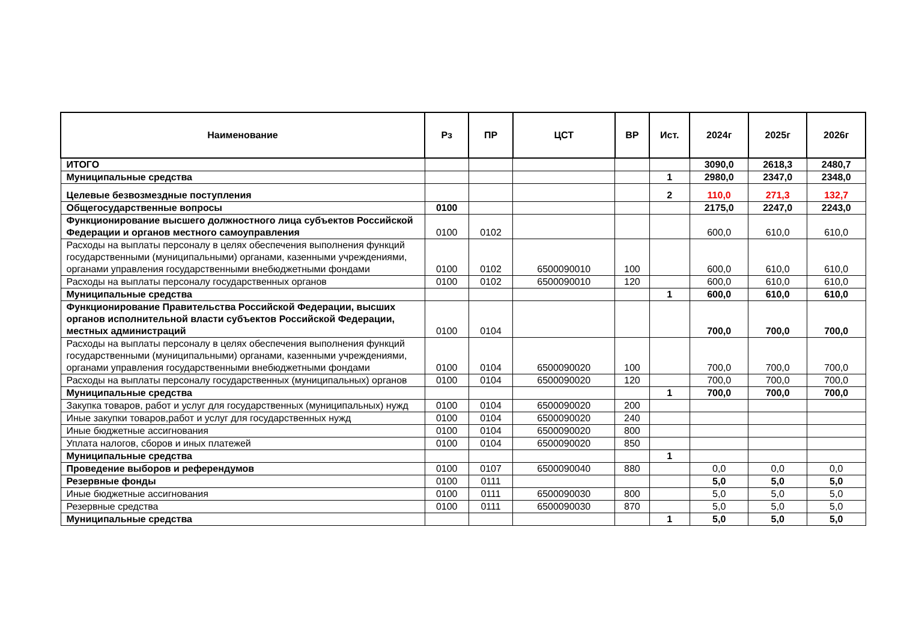| Наименование | Рз | ПР | ЦСТ | ВР | Ист. | 2024г | 2025г | 2026г |
| --- | --- | --- | --- | --- | --- | --- | --- | --- |
| ИТОГО | | | | | | 3090,0 | 2618,3 | 2480,7 |
| Муниципальные средства | | | | | 1 | 2980,0 | 2347,0 | 2348,0 |
| Целевые безвозмездные поступления | | | | | 2 | 110,0 | 271,3 | 132,7 |
| Общегосударственные вопросы | 0100 | | | | | 2175,0 | 2247,0 | 2243,0 |
| Функционирование высшего должностного лица субъектов Российской Федерации и органов местного самоуправления | 0100 | 0102 | | | | 600,0 | 610,0 | 610,0 |
| Расходы на выплаты персоналу в целях обеспечения выполнения функций государственными (муниципальными) органами, казенными учреждениями, органами управления государственными внебюджетными фондами | 0100 | 0102 | 6500090010 | 100 | | 600,0 | 610,0 | 610,0 |
| Расходы на выплаты персоналу государственных органов | 0100 | 0102 | 6500090010 | 120 | | 600,0 | 610,0 | 610,0 |
| Муниципальные средства | | | | | 1 | 600,0 | 610,0 | 610,0 |
| Функционирование Правительства Российской Федерации, высших органов исполнительной власти субъектов Российской Федерации, местных администраций | 0100 | 0104 | | | | 700,0 | 700,0 | 700,0 |
| Расходы на выплаты персоналу в целях обеспечения выполнения функций государственными (муниципальными) органами, казенными учреждениями, органами управления государственными внебюджетными фондами | 0100 | 0104 | 6500090020 | 100 | | 700,0 | 700,0 | 700,0 |
| Расходы на выплаты персоналу государственных (муниципальных) органов | 0100 | 0104 | 6500090020 | 120 | | 700,0 | 700,0 | 700,0 |
| Муниципальные средства | | | | | 1 | 700,0 | 700,0 | 700,0 |
| Закупка товаров, работ и услуг для государственных (муниципальных) нужд | 0100 | 0104 | 6500090020 | 200 | | | | |
| Иные закупки товаров,работ и услуг для государственных нужд | 0100 | 0104 | 6500090020 | 240 | | | | |
| Иные бюджетные ассигнования | 0100 | 0104 | 6500090020 | 800 | | | | |
| Уплата налогов, сборов и иных платежей | 0100 | 0104 | 6500090020 | 850 | | | | |
| Муниципальные средства | | | | | 1 | | | |
| Проведение выборов и референдумов | 0100 | 0107 | 6500090040 | 880 | | 0,0 | 0,0 | 0,0 |
| Резервные фонды | 0100 | 0111 | | | | 5,0 | 5,0 | 5,0 |
| Иные бюджетные ассигнования | 0100 | 0111 | 6500090030 | 800 | | 5,0 | 5,0 | 5,0 |
| Резервные средства | 0100 | 0111 | 6500090030 | 870 | | 5,0 | 5,0 | 5,0 |
| Муниципальные средства | | | | | 1 | 5,0 | 5,0 | 5,0 |